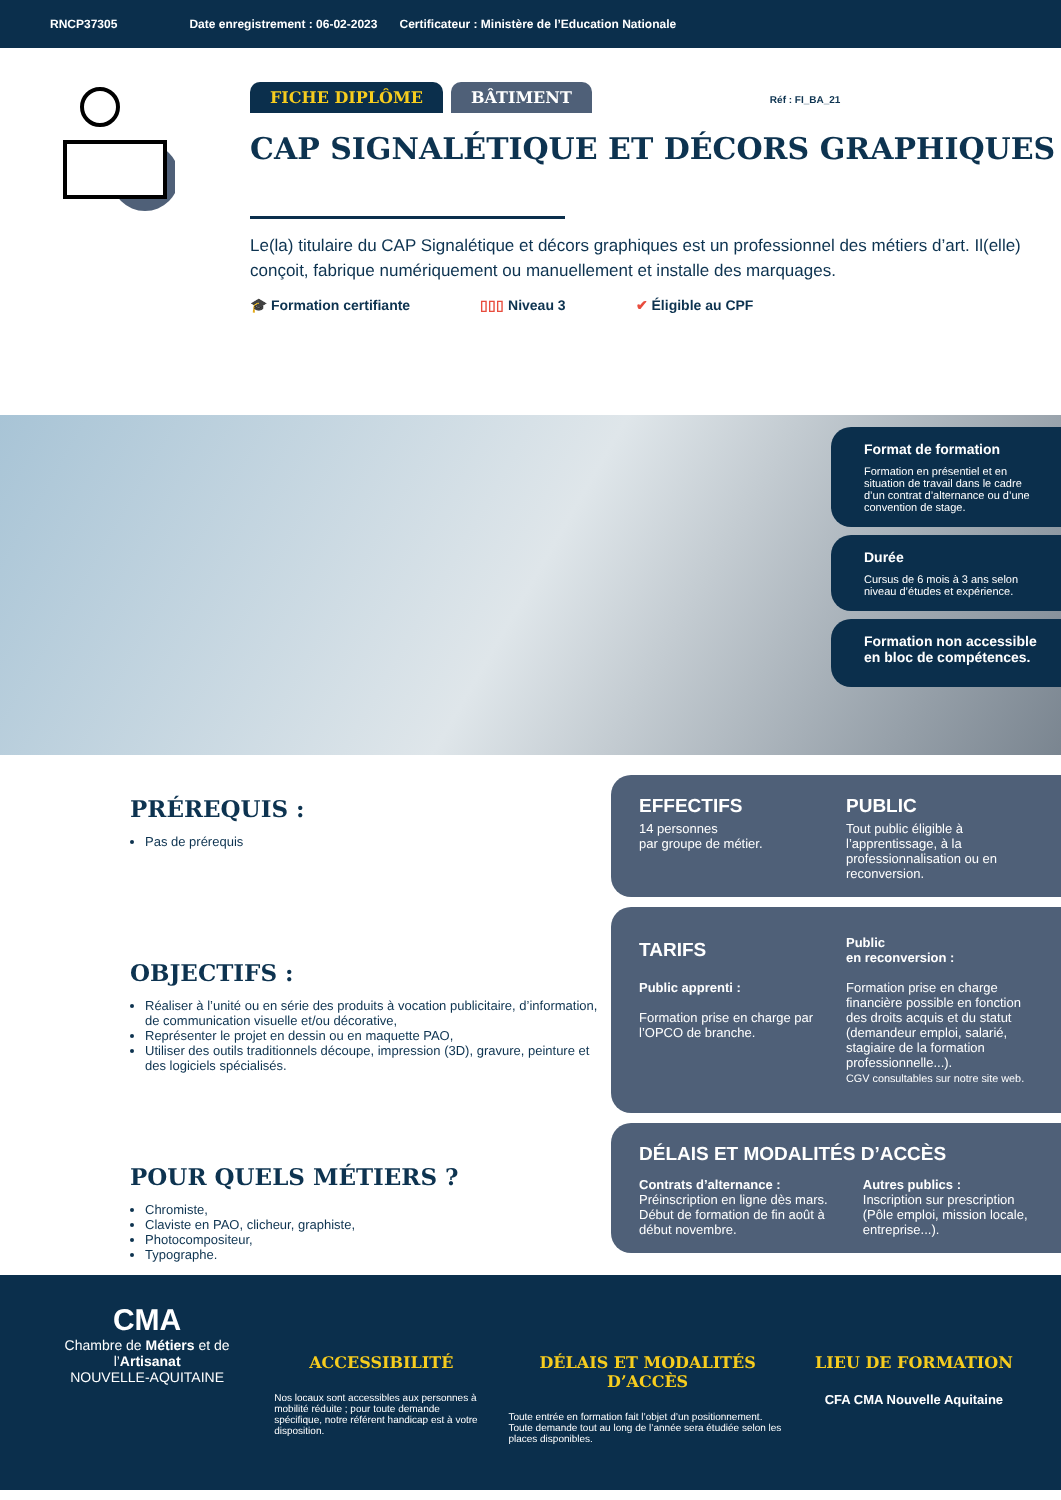RNCP37305 Date enregistrement : 06-02-2023 Certificateur : Ministère de l’Education Nationale
FICHE DIPLÔME BÂTIMENT Réf : FI_BA_21
CAP SIGNALÉTIQUE ET DÉCORS GRAPHIQUES
Le(la) titulaire du CAP Signalétique et décors graphiques est un professionnel des métiers d’art. Il(elle) conçoit, fabrique numériquement ou manuellement et installe des marquages.
🎓 Formation certifiante ▯▯▯ Niveau 3 ✔ Éligible au CPF
Format de formation
Formation en présentiel et en situation de travail dans le cadre d’un contrat d’alternance ou d’une convention de stage.
Durée
Cursus de 6 mois à 3 ans selon niveau d’études et expérience.
Formation non accessible en bloc de compétences.
PRÉREQUIS :
Pas de prérequis
OBJECTIFS :
Réaliser à l’unité ou en série des produits à vocation publicitaire, d’information, de communication visuelle et/ou décorative,
Représenter le projet en dessin ou en maquette PAO,
Utiliser des outils traditionnels découpe, impression (3D), gravure, peinture et des logiciels spécialisés.
POUR QUELS MÉTIERS ?
Chromiste,
Claviste en PAO, clicheur, graphiste,
Photocompositeur,
Typographe.
EFFECTIFS
14 personnes
par groupe de métier.
PUBLIC
Tout public éligible à l’apprentissage, à la professionnalisation ou en reconversion.
TARIFS
Public apprenti :
Formation prise en charge par l’OPCO de branche.
Public
en reconversion :
Formation prise en charge financière possible en fonction des droits acquis et du statut (demandeur emploi, salarié, stagiaire de la formation professionnelle...).
CGV consultables sur notre site web.
DÉLAIS ET MODALITÉS D’ACCÈS
Contrats d’alternance :
Préinscription en ligne dès mars. Début de formation de fin août à début novembre.
Autres publics :
Inscription sur prescription (Pôle emploi, mission locale, entreprise...).
CMA
Chambre de Métiers et de l’Artisanat
NOUVELLE-AQUITAINE
ACCESSIBILITÉ
Nos locaux sont accessibles aux personnes à mobilité réduite ; pour toute demande spécifique, notre référent handicap est à votre disposition.
DÉLAIS ET MODALITÉS D’ACCÈS
Toute entrée en formation fait l’objet d’un positionnement. Toute demande tout au long de l’année sera étudiée selon les places disponibles.
LIEU DE FORMATION
CFA CMA Nouvelle Aquitaine